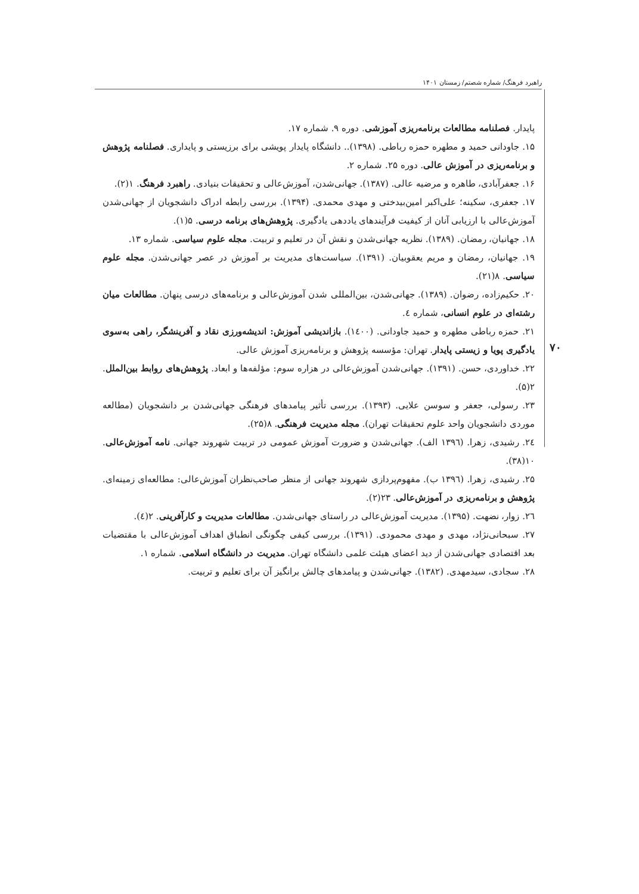راهبرد فرهنگ/ شماره شصتم/ زمستان ۱۴۰۱
۷۰
پایدار. فصلنامه مطالعات برنامه‌ریزی آموزشی. دوره ۹. شماره ۱۷.
۱۵. جاودانی حمید و مطهره حمزه رباطی. (۱۳۹۸).. دانشگاه پایدار پویشی برای برزیستی و پایداری. فصلنامه پژوهش و برنامه‌ریزی در آموزش عالی. دوره ۲۵. شماره ۲.
۱۶. جعفرآبادی، طاهره و مرضیه عالی. (۱۳۸۷). جهانی‌شدن، آموزش‌عالی و تحقیقات بنیادی. راهبرد فرهنگ. ۱(۲).
۱۷. جعفری، سکینه؛ علی‌اکبر امین‌بیدختی و مهدی محمدی. (۱۳۹۴). بررسی رابطه ادراک دانشجویان از جهانی‌شدن آموزش‌عالی با ارزیابی آنان از کیفیت فرآیندهای یاددهی یادگیری. پژوهش‌های برنامه درسی. ۵(۱).
۱۸. جهانیان، رمضان. (۱۳۸۹). نظریه جهانی‌شدن و نقش آن در تعلیم و تربیت. مجله علوم سیاسی. شماره ۱۳.
۱۹. جهانیان، رمضان و مریم یعقوبیان. (۱۳۹۱). سیاست‌های مدیریت بر آموزش در عصر جهانی‌شدن. مجله علوم سیاسی. ۸(۲۱).
۲۰. حکیم‌زاده، رضوان. (۱۳۸۹). جهانی‌شدن، بین‌المللی شدن آموزش‌عالی و برنامه‌های درسی پنهان. مطالعات میان رشته‌ای در علوم انسانی، شماره ٤.
۲۱. حمزه رباطی مطهره و حمید جاودانی. (۱٤۰۰). بازاندیشی آموزش: اندیشه‌ورزی نقاد و آفرینشگر، راهی به‌سوی یادگیری پویا و زیستی پایدار. تهران: مؤسسه پژوهش و برنامه‌ریزی آموزش عالی.
۲۲. خداوردی، حسن. (۱۳۹۱). جهانی‌شدن آموزش‌عالی در هزاره سوم: مؤلفه‌ها و ابعاد. پژوهش‌های روابط بین‌الملل. ۲(۵).
۲۳. رسولی، جعفر و سوسن علایی. (۱۳۹۳). بررسی تأثیر پیامدهای فرهنگی جهانی‌شدن بر دانشجویان (مطالعه موردی دانشجویان واحد علوم تحقیقات تهران). مجله مدیریت فرهنگی. ۸(۲۵).
۲٤. رشیدی، زهرا. (۱۳۹٦ الف). جهانی‌شدن و ضرورت آموزش عمومی در تربیت شهروند جهانی. نامه آموزش‌عالی. ۱۰(۳۸).
۲۵. رشیدی، زهرا. (۱۳۹٦ ب). مفهوم‌پردازی شهروند جهانی از منظر صاحب‌نظران آموزش‌عالی: مطالعه‌ای زمینه‌ای. پژوهش و برنامه‌ریزی در آموزش‌عالی. ۲۳(۲).
۲٦. زوار، نضهت. (۱۳۹۵). مدیریت آموزش‌عالی در راستای جهانی‌شدن. مطالعات مدیریت و کارآفرینی. ۲(٤).
۲۷. سبحانی‌نژاد، مهدی و مهدی محمودی. (۱۳۹۱). بررسی کیفی چگونگی انطباق اهداف آموزش‌عالی با مقتضیات بعد اقتصادی جهانی‌شدن از دید اعضای هیئت علمی دانشگاه تهران. مدیریت در دانشگاه اسلامی. شماره ۱.
۲۸. سجادی، سیدمهدی. (۱۳۸۲). جهانی‌شدن و پیامدهای چالش برانگیز آن برای تعلیم و تربیت.